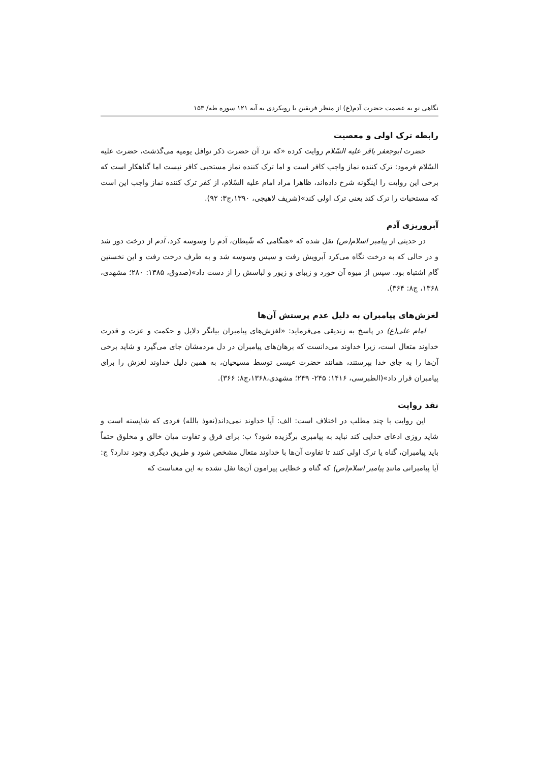نگاهی نو به عصمت حضرت آدم(ع) از منظر فریقین با رویکردی به آیه ۱۲۱ سوره طه/ ۱۵۳
رابطه ترک اولی و معصیت
حضرت ابوجعفر باقر علیه السّلام روایت کرده «که نزد آن حضرت ذکر نوافل یومیه می‌گذشت، حضرت علیه السّلام فرمود: ترک کننده نماز واجب کافر است و اما ترک کننده نماز مستحبی کافر نیست اما گناهکار است که برخی این روایت را اینگونه شرح داده‌اند، ظاهرا مراد امام علیه السّلام، از کفر ترک کننده نماز واجب این است که مستحبات را ترک کند یعنی ترک اولی کند»(شریف لاهیجی، ۱۳۹۰،ج۳: ۹۲).
آبروریزی آدم
در حدیثی از پیامبر اسلام(ص) نقل شده که «هنگامی که شّیطان، آدم را وسوسه کرد، آدم از درخت دور شد و در حالی که به درخت نگاه می‌کرد آبرویش رفت و سپس وسوسه شد و به طرف درخت رفت و این نخستین گام اشتباه بود. سپس از میوه آن خورد و زیبای و زیور و لباسش را از دست داد»(صدوق، ۱۳۸۵: ۲۸۰؛ مشهدی، ۱۳۶۸، ج۸: ۳۶۴).
لغزش‌های پیامبران به دلیل عدم پرستش آن‌ها
امام علی(ع) در پاسخ به زندیقی می‌فرماید: «لغزش‌های پیامبران بیانگر دلایل و حکمت و عزت و قدرت خداوند متعال است، زیرا خداوند می‌دانست که برهان‌های پیامبران در دل مردمشان جای می‌گیرد و شاید برخی آن‌ها را به جای خدا بپرستند، همانند حضرت عیسی توسط مسیحیان، به همین دلیل خداوند لغزش را برای پیامبران قرار داد»(الطبرسی، ۱۴۱۶: ۲۴۵- ۲۴۹؛ مشهدی،۱۳۶۸،ج۸: ۳۶۶).
نقد روایت
این روایت با چند مطلب در اختلاف است: الف: آیا خداوند نمی‌داند(نعوذ بالله) فردی که شایسته است و شاید روزی ادعای خدایی کند نباید به پیامبری برگزیده شود؟ ب: برای فرق و تفاوت میان خالق و مخلوق حتماً باید پیامبران، گناه یا ترک اولی کنند تا تفاوت آن‌ها با خداوند متعال مشخص شود و طریق دیگری وجود ندارد؟ ج: آیا پیامبرانی مانندِ پیامبر اسلام(ص) که گناه و خطایی پیرامون آن‌ها نقل نشده به این معناست که